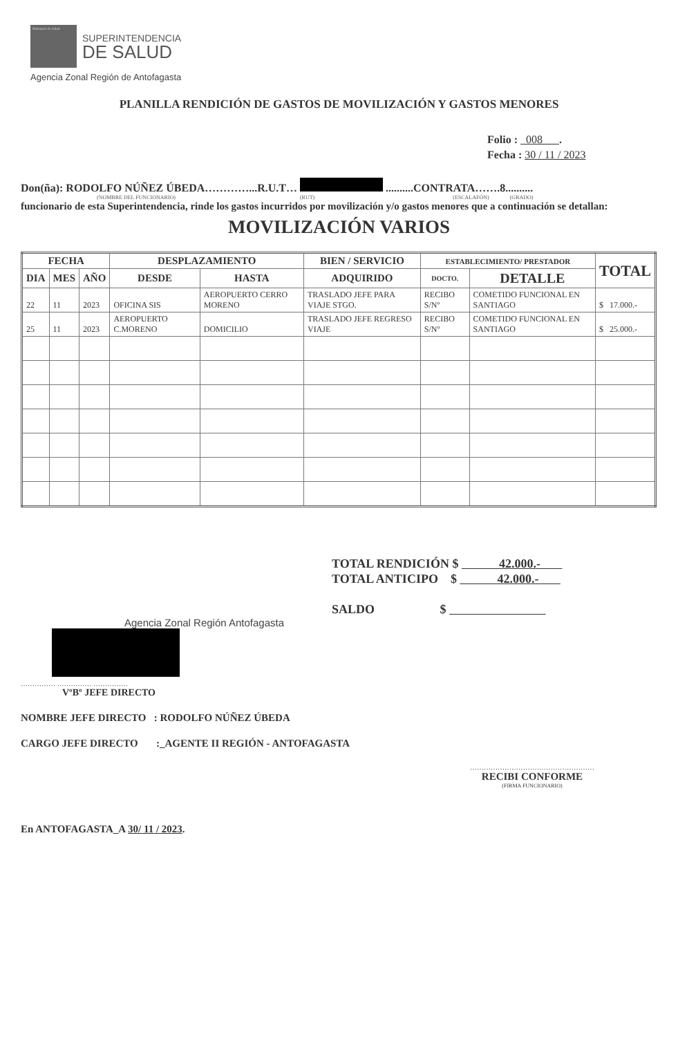Ministerio de Salud
SUPERINTENDENCIA
DE SALUD
Agencia Zonal Región de Antofagasta
PLANILLA RENDICIÓN DE GASTOS DE MOVILIZACIÓN Y GASTOS MENORES
Folio : 008 .
Fecha : 30 / 11 / 2023
Don(ña): RODOLFO NÚÑEZ ÚBEDA…………...R.U.T… ..........CONTRATA…….8..........
(NOMBRE DEL FUNCIONARIO) (RUT) (ESCALAFÓN) (GRADO)
funcionario de esta Superintendencia, rinde los gastos incurridos por movilización y/o gastos menores que a continuación se detallan:
MOVILIZACIÓN VARIOS
| FECHA | | | DESPLAZAMIENTO | | BIEN / SERVICIO | ESTABLECIMIENTO/ PRESTADOR | | TOTAL |
| --- | --- | --- | --- | --- | --- | --- | --- | --- |
| DIA | MES | AÑO | DESDE | HASTA | ADQUIRIDO | DOCTO. | DETALLE | |
| 22 | 11 | 2023 | OFICINA SIS | AEROPUERTO CERRO MORENO | TRASLADO JEFE PARA VIAJE STGO. | RECIBO S/Nº | COMETIDO FUNCIONAL EN SANTIAGO | $ 17.000.- |
| 25 | 11 | 2023 | AEROPUERTO C.MORENO | DOMICILIO | TRASLADO JEFE REGRESO VIAJE | RECIBO S/Nº | COMETIDO FUNCIONAL EN SANTIAGO | $ 25.000.- |
TOTAL RENDICIÓN $ 42.000.-
TOTAL ANTICIPO $ 42.000.-
SALDO $
Agencia Zonal Región Antofagasta
…………… …………… ……………
VºBº JEFE DIRECTO
NOMBRE JEFE DIRECTO : RODOLFO NÚÑEZ ÚBEDA
CARGO JEFE DIRECTO :_AGENTE II REGIÓN - ANTOFAGASTA
………………………………………………
RECIBI CONFORME
(FIRMA FUNCIONARIO)
En ANTOFAGASTA_A 30/ 11 / 2023.